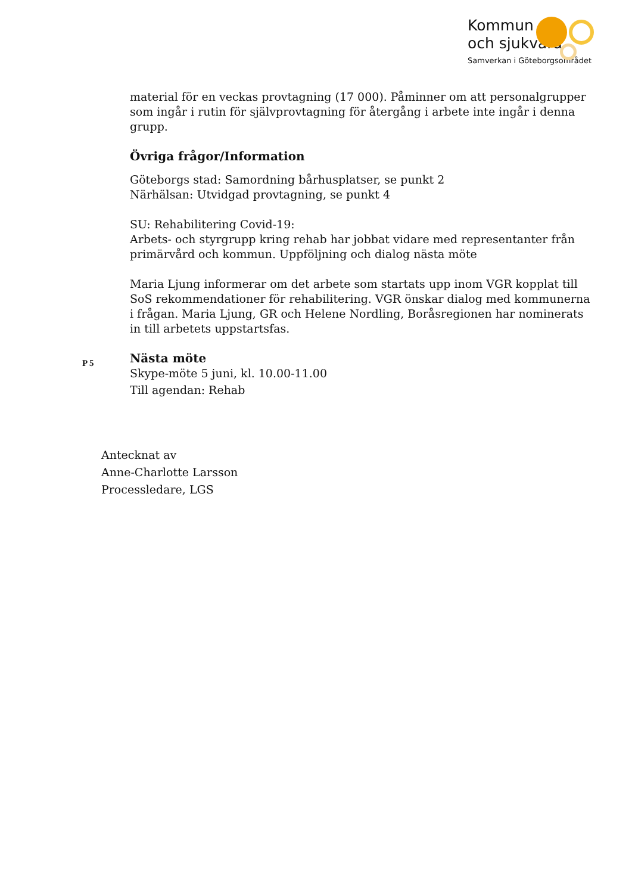Kommun
och sjukvård
Samverkan i Göteborgsområdet
material för en veckas provtagning (17 000). Påminner om att personalgrupper som ingår i rutin för självprovtagning för återgång i arbete inte ingår i denna grupp.
Övriga frågor/Information
Göteborgs stad: Samordning bårhusplatser, se punkt 2
Närhälsan: Utvidgad provtagning, se punkt 4
SU: Rehabilitering Covid-19:
Arbets- och styrgrupp kring rehab har jobbat vidare med representanter från primärvård och kommun. Uppföljning och dialog nästa möte
Maria Ljung informerar om det arbete som startats upp inom VGR kopplat till SoS rekommendationer för rehabilitering. VGR önskar dialog med kommunerna i frågan. Maria Ljung, GR och Helene Nordling, Boråsregionen har nominerats in till arbetets uppstartsfas.
P 5
Nästa möte
Skype-möte 5 juni, kl. 10.00-11.00
Till agendan: Rehab
Antecknat av
Anne-Charlotte Larsson
Processledare, LGS